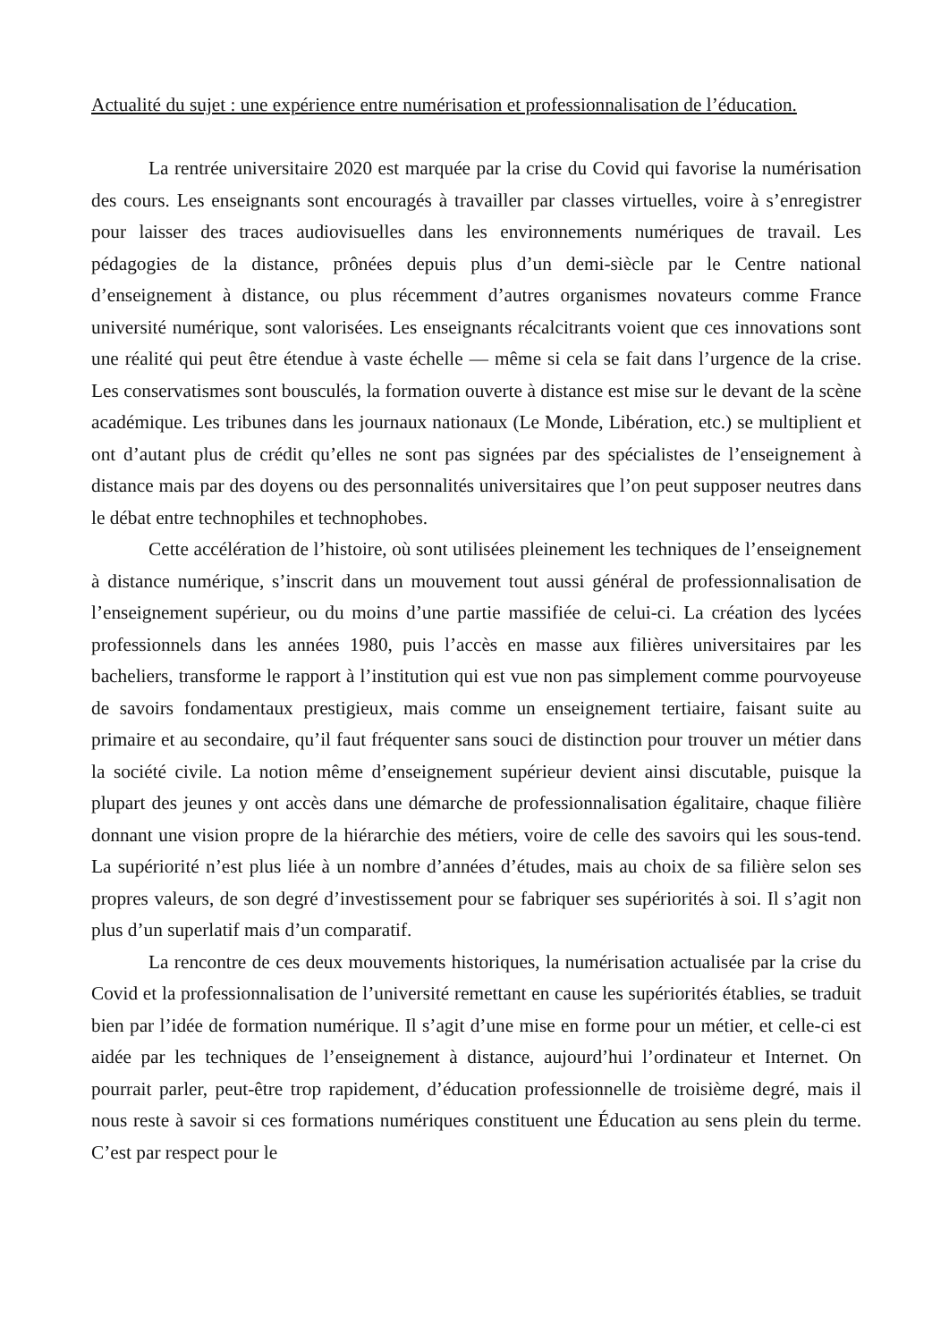Actualité du sujet : une expérience entre numérisation et professionnalisation de l’éducation.
La rentrée universitaire 2020 est marquée par la crise du Covid qui favorise la numérisation des cours. Les enseignants sont encouragés à travailler par classes virtuelles, voire à s’enregistrer pour laisser des traces audiovisuelles dans les environnements numériques de travail. Les pédagogies de la distance, prônées depuis plus d’un demi-siècle par le Centre national d’enseignement à distance, ou plus récemment d’autres organismes novateurs comme France université numérique, sont valorisées. Les enseignants récalcitrants voient que ces innovations sont une réalité qui peut être étendue à vaste échelle — même si cela se fait dans l’urgence de la crise. Les conservatismes sont bousculés, la formation ouverte à distance est mise sur le devant de la scène académique. Les tribunes dans les journaux nationaux (Le Monde, Libération, etc.) se multiplient et ont d’autant plus de crédit qu’elles ne sont pas signées par des spécialistes de l’enseignement à distance mais par des doyens ou des personnalités universitaires que l’on peut supposer neutres dans le débat entre technophiles et technophobes.
Cette accélération de l’histoire, où sont utilisées pleinement les techniques de l’enseignement à distance numérique, s’inscrit dans un mouvement tout aussi général de professionnalisation de l’enseignement supérieur, ou du moins d’une partie massifiée de celui-ci. La création des lycées professionnels dans les années 1980, puis l’accès en masse aux filières universitaires par les bacheliers, transforme le rapport à l’institution qui est vue non pas simplement comme pourvoyeuse de savoirs fondamentaux prestigieux, mais comme un enseignement tertiaire, faisant suite au primaire et au secondaire, qu’il faut fréquenter sans souci de distinction pour trouver un métier dans la société civile. La notion même d’enseignement supérieur devient ainsi discutable, puisque la plupart des jeunes y ont accès dans une démarche de professionnalisation égalitaire, chaque filière donnant une vision propre de la hiérarchie des métiers, voire de celle des savoirs qui les sous-tend. La supériorité n’est plus liée à un nombre d’années d’études, mais au choix de sa filière selon ses propres valeurs, de son degré d’investissement pour se fabriquer ses supériorités à soi. Il s’agit non plus d’un superlatif mais d’un comparatif.
La rencontre de ces deux mouvements historiques, la numérisation actualisée par la crise du Covid et la professionnalisation de l’université remettant en cause les supériorités établies, se traduit bien par l’idée de formation numérique. Il s’agit d’une mise en forme pour un métier, et celle-ci est aidée par les techniques de l’enseignement à distance, aujourd’hui l’ordinateur et Internet. On pourrait parler, peut-être trop rapidement, d’éducation professionnelle de troisième degré, mais il nous reste à savoir si ces formations numériques constituent une Éducation au sens plein du terme. C’est par respect pour le